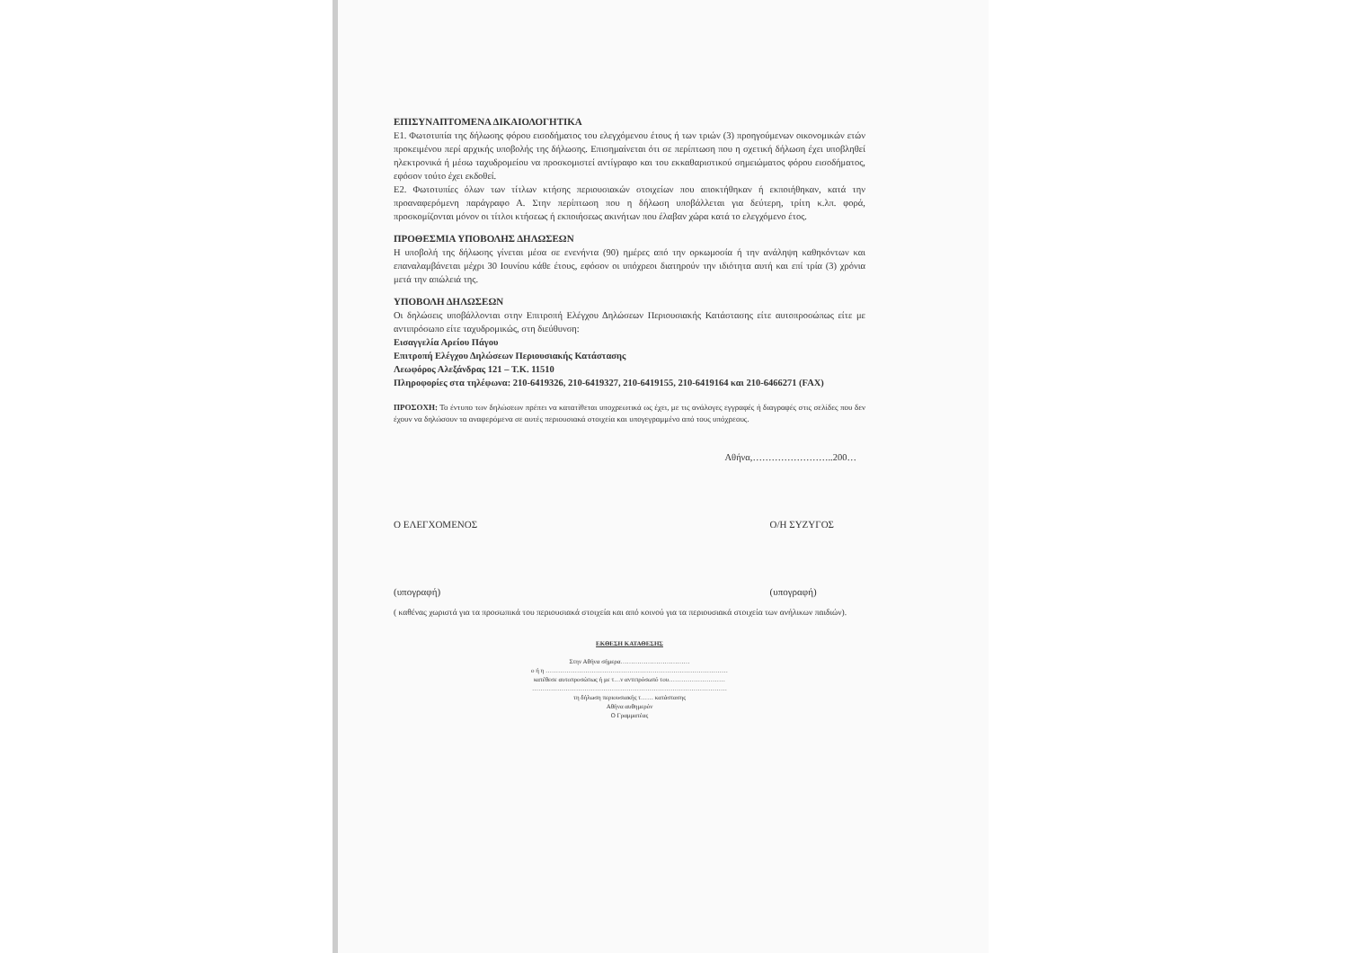ΕΠΙΣΥΝΑΠΤΟΜΕΝΑ ΔΙΚΑΙΟΛΟΓΗΤΙΚΑ
Ε1. Φωτοτυπία της δήλωσης φόρου εισοδήματος του ελεγχόμενου έτους ή των τριών (3) προηγούμενων οικονομικών ετών προκειμένου περί αρχικής υποβολής της δήλωσης. Επισημαίνεται ότι σε περίπτωση που η σχετική δήλωση έχει υποβληθεί ηλεκτρονικά ή μέσω ταχυδρομείου να προσκομιστεί αντίγραφο και του εκκαθαριστικού σημειώματος φόρου εισοδήματος, εφόσον τούτο έχει εκδοθεί.
Ε2. Φωτοτυπίες όλων των τίτλων κτήσης περιουσιακών στοιχείων που αποκτήθηκαν ή εκποιήθηκαν, κατά την προαναφερόμενη παράγραφο Α. Στην περίπτωση που η δήλωση υποβάλλεται για δεύτερη, τρίτη κ.λπ. φορά, προσκομίζονται μόνον οι τίτλοι κτήσεως ή εκποιήσεως ακινήτων που έλαβαν χώρα κατά το ελεγχόμενο έτος.
ΠΡΟΘΕΣΜΙΑ ΥΠΟΒΟΛΗΣ ΔΗΛΩΣΕΩΝ
Η υποβολή της δήλωσης γίνεται μέσα σε ενενήντα (90) ημέρες από την ορκωμοσία ή την ανάληψη καθηκόντων και επαναλαμβάνεται μέχρι 30 Ιουνίου κάθε έτους, εφόσον οι υπόχρεοι διατηρούν την ιδιότητα αυτή και επί τρία (3) χρόνια μετά την απώλειά της.
ΥΠΟΒΟΛΗ ΔΗΛΩΣΕΩΝ
Οι δηλώσεις υποβάλλονται στην Επιτροπή Ελέγχου Δηλώσεων Περιουσιακής Κατάστασης είτε αυτοπροσώπως είτε με αντιπρόσωπο είτε ταχυδρομικώς, στη διεύθυνση:
Εισαγγελία Αρείου Πάγου
Επιτροπή Ελέγχου Δηλώσεων Περιουσιακής Κατάστασης
Λεωφόρος Αλεξάνδρας 121 – Τ.Κ. 11510
Πληροφορίες στα τηλέφωνα: 210-6419326, 210-6419327, 210-6419155, 210-6419164 και 210-6466271 (FAX)
ΠΡΟΣΟΧΗ: Το έντυπο των δηλώσεων πρέπει να κατατίθεται υποχρεωτικά ως έχει, με τις ανάλογες εγγραφές ή διαγραφές στις σελίδες που δεν έχουν να δηλώσουν τα αναφερόμενα σε αυτές περιουσιακά στοιχεία και υπογεγραμμένο από τους υπόχρεους.
Αθήνα,……………………..200…
Ο ΕΛΕΓΧΟΜΕΝΟΣ
(υπογραφή)
Ο/Η ΣΥΖΥΓΟΣ
(υπογραφή)
( καθένας χωριστά για τα προσωπικά του περιουσιακά στοιχεία και από κοινού για τα περιουσιακά στοιχεία των ανήλικων παιδιών).
ΕΚΘΕΣΗ ΚΑΤΑΘΕΣΗΣ
Στην Αθήνα σήμερα……………………………
ο ή η ……………………………………………………………………………
κατέθεσε αυτοπροσώπως ή με τ…ν αντιπρόσωπό του………………………
…………………………………………………………………………………
τη δήλωση περιουσιακής τ…… κατάστασης
Αθήνα αυθημερόν
Ο Γραμματέας